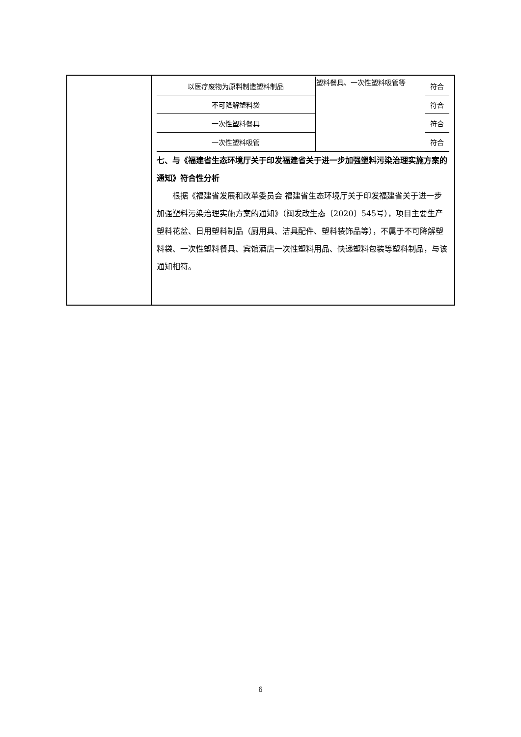| 以医疗废物为原料制造塑料制品 | 塑料餐具、一次性塑料吸管等 | 符合 |
| 不可降解塑料袋 | | 符合 |
| 一次性塑料餐具 | | 符合 |
| 一次性塑料吸管 | | 符合 |
七、与《福建省生态环境厅关于印发福建省关于进一步加强塑料污染治理实施方案的通知》符合性分析
根据《福建省发展和改革委员会 福建省生态环境厅关于印发福建省关于进一步加强塑料污染治理实施方案的通知》（闽发改生态〔2020〕545号），项目主要生产塑料花盆、日用塑料制品（厨用具、洁具配件、塑料装饰品等），不属于不可降解塑料袋、一次性塑料餐具、宾馆酒店一次性塑料用品、快递塑料包装等塑料制品，与该通知相符。
6